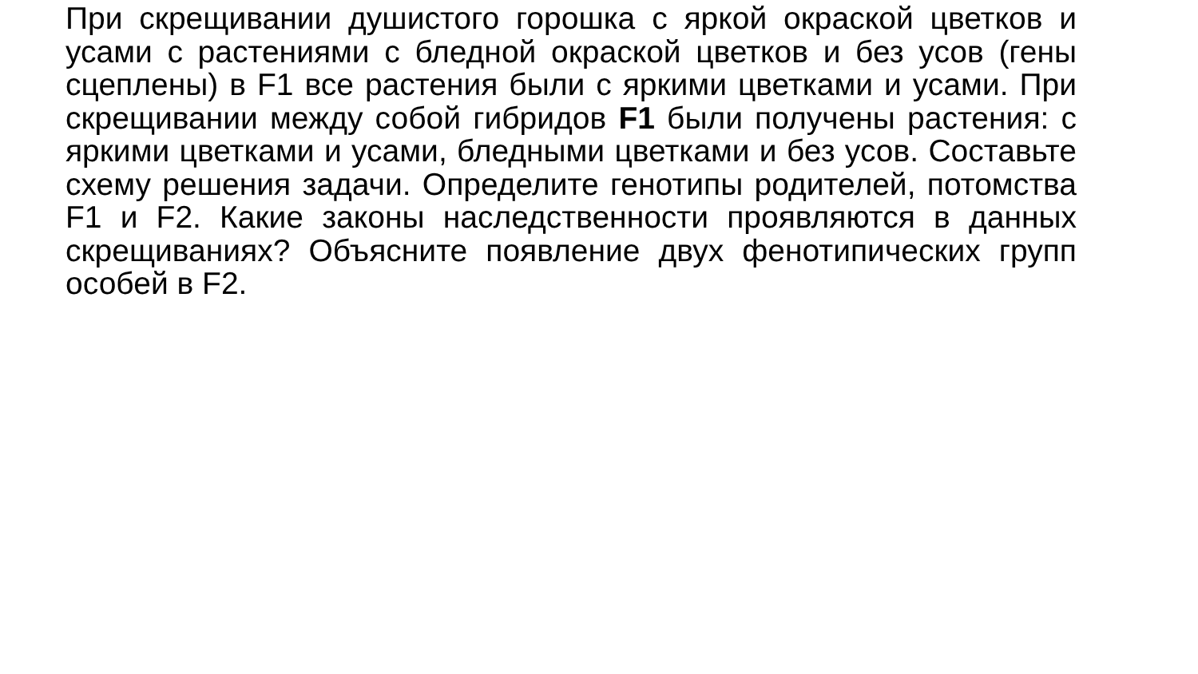При скрещивании душистого горошка с яркой окраской цветков и усами с растениями с бледной окраской цветков и без усов (гены сцеплены) в F1 все растения были с яркими цветками и усами. При скрещивании между собой гибридов F1 были получены растения: с яркими цветками и усами, бледными цветками и без усов. Составьте схему решения задачи. Определите генотипы родителей, потомства F1 и F2. Какие законы наследственности проявляются в данных скрещиваниях? Объясните появление двух фенотипических групп особей в F2.